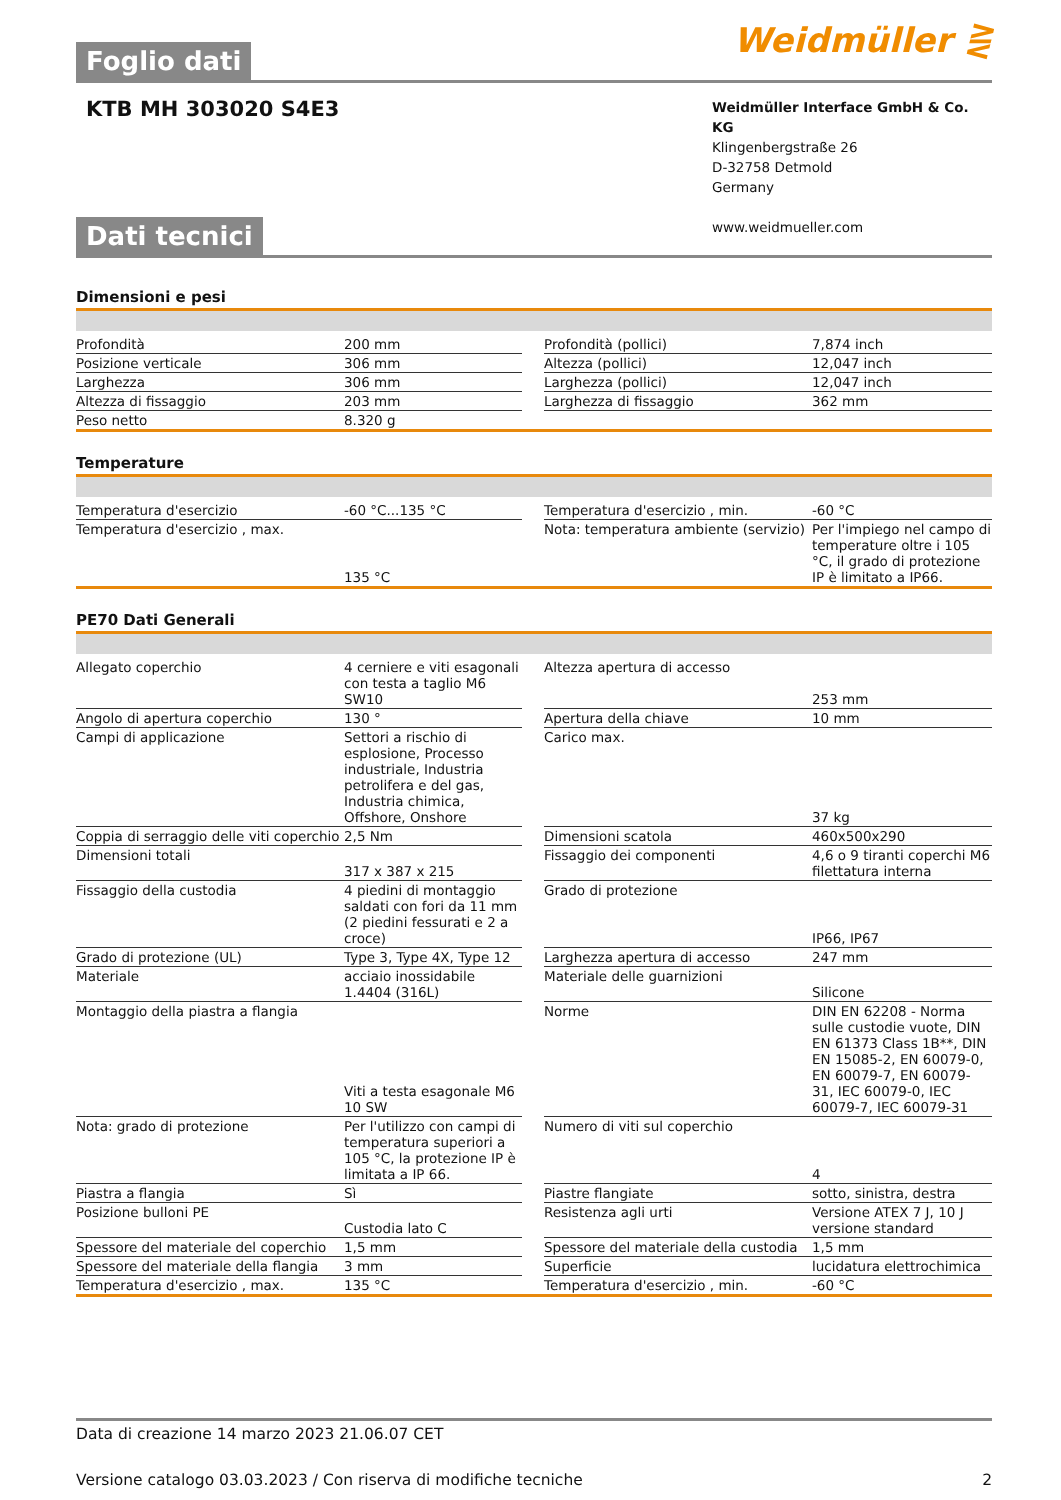Foglio dati
Weidmüller ⋛
KTB MH 303020 S4E3
Weidmüller Interface GmbH & Co. KG
Klingenbergstraße 26
D-32758 Detmold
Germany
www.weidmueller.com
Dati tecnici
Dimensioni e pesi
| Profondità | 200 mm | | Profondità (pollici) | 7,874 inch |
| Posizione verticale | 306 mm | | Altezza (pollici) | 12,047 inch |
| Larghezza | 306 mm | | Larghezza (pollici) | 12,047 inch |
| Altezza di fissaggio | 203 mm | | Larghezza di fissaggio | 362 mm |
| Peso netto | 8.320 g | | | |
Temperature
| Temperatura d'esercizio | -60 °C...135 °C | | Temperatura d'esercizio , min. | -60 °C |
| Temperatura d'esercizio , max. | 135 °C | | Nota: temperatura ambiente (servizio) | Per l'impiego nel campo di temperature oltre i 105 °C, il grado di protezione IP è limitato a IP66. |
PE70 Dati Generali
| Allegato coperchio | 4 cerniere e viti esagonali con testa a taglio M6 SW10 | | Altezza apertura di accesso | 253 mm |
| Angolo di apertura coperchio | 130 ° | | Apertura della chiave | 10 mm |
| Campi di applicazione | Settori a rischio di esplosione, Processo industriale, Industria petrolifera e del gas, Industria chimica, Offshore, Onshore | | Carico max. | 37 kg |
| Coppia di serraggio delle viti coperchio | 2,5 Nm | | Dimensioni scatola | 460x500x290 |
| Dimensioni totali | 317 x 387 x 215 | | Fissaggio dei componenti | 4,6 o 9 tiranti coperchi M6 filettatura interna |
| Fissaggio della custodia | 4 piedini di montaggio saldati con fori da 11 mm (2 piedini fessurati e 2 a croce) | | Grado di protezione | IP66, IP67 |
| Grado di protezione (UL) | Type 3, Type 4X, Type 12 | | Larghezza apertura di accesso | 247 mm |
| Materiale | acciaio inossidabile 1.4404 (316L) | | Materiale delle guarnizioni | Silicone |
| Montaggio della piastra a flangia | Viti a testa esagonale M6 10 SW | | Norme | DIN EN 62208 - Norma sulle custodie vuote, DIN EN 61373 Class 1B**, DIN EN 15085-2, EN 60079-0, EN 60079-7, EN 60079-31, IEC 60079-0, IEC 60079-7, IEC 60079-31 |
| Nota: grado di protezione | Per l'utilizzo con campi di temperatura superiori a 105 °C, la protezione IP è limitata a IP 66. | | Numero di viti sul coperchio | 4 |
| Piastra a flangia | Sì | | Piastre flangiate | sotto, sinistra, destra |
| Posizione bulloni PE | Custodia lato C | | Resistenza agli urti | Versione ATEX 7 J, 10 J versione standard |
| Spessore del materiale del coperchio | 1,5 mm | | Spessore del materiale della custodia | 1,5 mm |
| Spessore del materiale della flangia | 3 mm | | Superficie | lucidatura elettrochimica |
| Temperatura d'esercizio , max. | 135 °C | | Temperatura d'esercizio , min. | -60 °C |
Data di creazione 14 marzo 2023 21.06.07 CET
Versione catalogo 03.03.2023 / Con riserva di modifiche tecniche 2